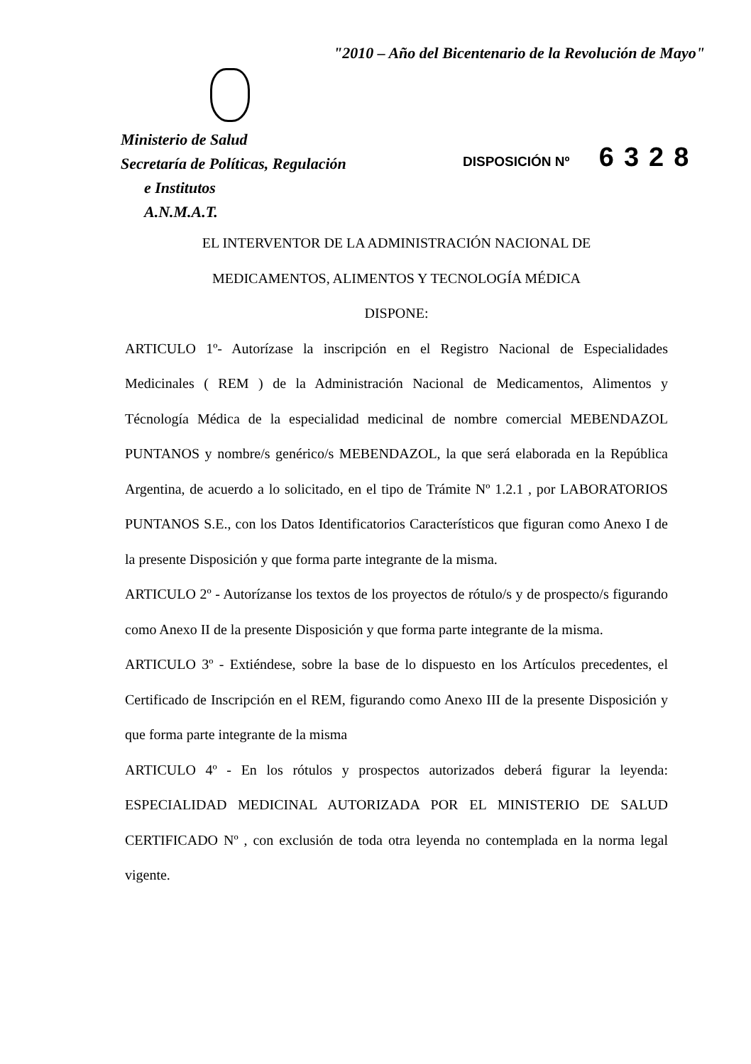"2010 – Año del Bicentenario de la Revolución de Mayo"
Ministerio de Salud
Secretaría de Políticas, Regulación
e Institutos
A.N.M.A.T.
DISPOSICIÓN Nº 6328
EL INTERVENTOR DE LA ADMINISTRACIÓN NACIONAL DE
MEDICAMENTOS, ALIMENTOS Y TECNOLOGÍA MÉDICA
DISPONE:
ARTICULO 1º- Autorízase la inscripción en el Registro Nacional de Especialidades Medicinales ( REM ) de la Administración Nacional de Medicamentos, Alimentos y Técnología Médica de la especialidad medicinal de nombre comercial MEBENDAZOL PUNTANOS y nombre/s genérico/s MEBENDAZOL, la que será elaborada en la República Argentina, de acuerdo a lo solicitado, en el tipo de Trámite Nº 1.2.1 , por LABORATORIOS PUNTANOS S.E., con los Datos Identificatorios Característicos que figuran como Anexo I de la presente Disposición y que forma parte integrante de la misma.
ARTICULO 2º - Autorízanse los textos de los proyectos de rótulo/s y de prospecto/s figurando como Anexo II de la presente Disposición y que forma parte integrante de la misma.
ARTICULO 3º - Extiéndese, sobre la base de lo dispuesto en los Artículos precedentes, el Certificado de Inscripción en el REM, figurando como Anexo III de la presente Disposición y que forma parte integrante de la misma
ARTICULO 4º - En los rótulos y prospectos autorizados deberá figurar la leyenda: ESPECIALIDAD MEDICINAL AUTORIZADA POR EL MINISTERIO DE SALUD CERTIFICADO Nº , con exclusión de toda otra leyenda no contemplada en la norma legal vigente.